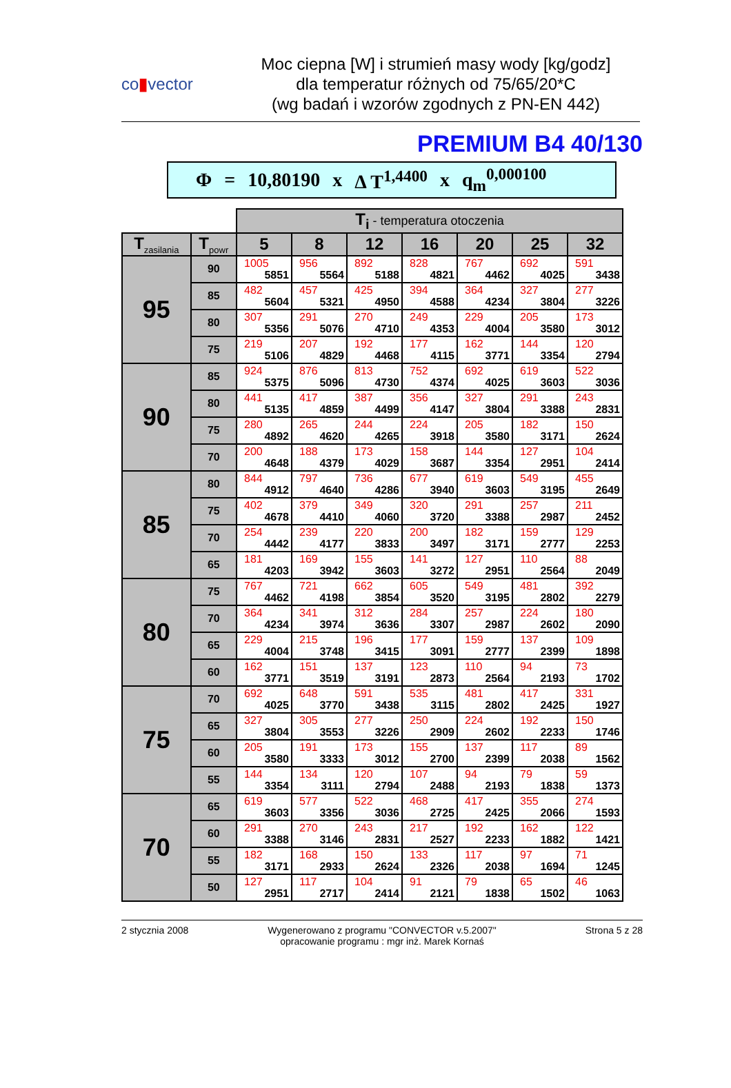co▮vector
Moc ciepna [W] i strumień masy wody [kg/godz]
dla temperatur różnych od 75/65/20*C
(wg badań i wzorów zgodnych z PN-EN 442)
PREMIUM B4 40/130
Φ = 10,80190 x Δ T<sup>1,4400</sup> x q<sub>m</sub><sup>0,000100</sup>
| | | T<sub>i</sub> - temperatura otoczenia | | | | | | |
| T<sub>zasilania</sub> | T<sub>powr</sub> | 5 | 8 | 12 | 16 | 20 | 25 | 32 |
| 95 | 90 | 1005 5851 | 956 5564 | 892 5188 | 828 4821 | 767 4462 | 692 4025 | 591 3438 |
| | 85 | 482 5604 | 457 5321 | 425 4950 | 394 4588 | 364 4234 | 327 3804 | 277 3226 |
| | 80 | 307 5356 | 291 5076 | 270 4710 | 249 4353 | 229 4004 | 205 3580 | 173 3012 |
| | 75 | 219 5106 | 207 4829 | 192 4468 | 177 4115 | 162 3771 | 144 3354 | 120 2794 |
| 90 | 85 | 924 5375 | 876 5096 | 813 4730 | 752 4374 | 692 4025 | 619 3603 | 522 3036 |
| | 80 | 441 5135 | 417 4859 | 387 4499 | 356 4147 | 327 3804 | 291 3388 | 243 2831 |
| | 75 | 280 4892 | 265 4620 | 244 4265 | 224 3918 | 205 3580 | 182 3171 | 150 2624 |
| | 70 | 200 4648 | 188 4379 | 173 4029 | 158 3687 | 144 3354 | 127 2951 | 104 2414 |
| 85 | 80 | 844 4912 | 797 4640 | 736 4286 | 677 3940 | 619 3603 | 549 3195 | 455 2649 |
| | 75 | 402 4678 | 379 4410 | 349 4060 | 320 3720 | 291 3388 | 257 2987 | 211 2452 |
| | 70 | 254 4442 | 239 4177 | 220 3833 | 200 3497 | 182 3171 | 159 2777 | 129 2253 |
| | 65 | 181 4203 | 169 3942 | 155 3603 | 141 3272 | 127 2951 | 110 2564 | 88 2049 |
| 80 | 75 | 767 4462 | 721 4198 | 662 3854 | 605 3520 | 549 3195 | 481 2802 | 392 2279 |
| | 70 | 364 4234 | 341 3974 | 312 3636 | 284 3307 | 257 2987 | 224 2602 | 180 2090 |
| | 65 | 229 4004 | 215 3748 | 196 3415 | 177 3091 | 159 2777 | 137 2399 | 109 1898 |
| | 60 | 162 3771 | 151 3519 | 137 3191 | 123 2873 | 110 2564 | 94 2193 | 73 1702 |
| 75 | 70 | 692 4025 | 648 3770 | 591 3438 | 535 3115 | 481 2802 | 417 2425 | 331 1927 |
| | 65 | 327 3804 | 305 3553 | 277 3226 | 250 2909 | 224 2602 | 192 2233 | 150 1746 |
| | 60 | 205 3580 | 191 3333 | 173 3012 | 155 2700 | 137 2399 | 117 2038 | 89 1562 |
| | 55 | 144 3354 | 134 3111 | 120 2794 | 107 2488 | 94 2193 | 79 1838 | 59 1373 |
| 70 | 65 | 619 3603 | 577 3356 | 522 3036 | 468 2725 | 417 2425 | 355 2066 | 274 1593 |
| | 60 | 291 3388 | 270 3146 | 243 2831 | 217 2527 | 192 2233 | 162 1882 | 122 1421 |
| | 55 | 182 3171 | 168 2933 | 150 2624 | 133 2326 | 117 2038 | 97 1694 | 71 1245 |
| | 50 | 127 2951 | 117 2717 | 104 2414 | 91 2121 | 79 1838 | 65 1502 | 46 1063 |
2 stycznia 2008 Wygenerowano z programu "CONVECTOR v.5.2007"
opracowanie programu : mgr inż. Marek Kornaś
Strona 5 z 28